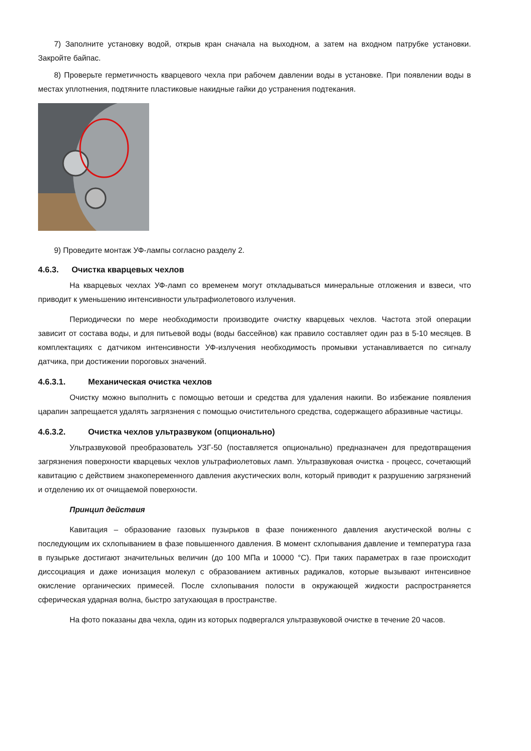7) Заполните установку водой, открыв кран сначала на выходном, а затем на входном патрубке установки. Закройте байпас.
8) Проверьте герметичность кварцевого чехла при рабочем давлении воды в установке. При появлении воды в местах уплотнения, подтяните пластиковые накидные гайки до устранения подтекания.
9) Проведите монтаж УФ-лампы согласно разделу 2.
4.6.3. Очистка кварцевых чехлов
На кварцевых чехлах УФ-ламп со временем могут откладываться минеральные отложения и взвеси, что приводит к уменьшению интенсивности ультрафиолетового излучения.
Периодически по мере необходимости производите очистку кварцевых чехлов. Частота этой операции зависит от состава воды, и для питьевой воды (воды бассейнов) как правило составляет один раз в 5-10 месяцев. В комплектациях с датчиком интенсивности УФ-излучения необходимость промывки устанавливается по сигналу датчика, при достижении пороговых значений.
4.6.3.1. Механическая очистка чехлов
Очистку можно выполнить с помощью ветоши и средства для удаления накипи. Во избежание появления царапин запрещается удалять загрязнения с помощью очистительного средства, содержащего абразивные частицы.
4.6.3.2. Очистка чехлов ультразвуком (опционально)
Ультразвуковой преобразователь УЗГ-50 (поставляется опционально) предназначен для предотвращения загрязнения поверхности кварцевых чехлов ультрафиолетовых ламп. Ультразвуковая очистка - процесс, сочетающий кавитацию с действием знакопеременного давления акустических волн, который приводит к разрушению загрязнений и отделению их от очищаемой поверхности.
Принцип действия
Кавитация – образование газовых пузырьков в фазе пониженного давления акустической волны с последующим их схлопыванием в фазе повышенного давления. В момент схлопывания давление и температура газа в пузырьке достигают значительных величин (до 100 МПа и 10000 °С). При таких параметрах в газе происходит диссоциация и даже ионизация молекул с образованием активных радикалов, которые вызывают интенсивное окисление органических примесей. После схлопывания полости в окружающей жидкости распространяется сферическая ударная волна, быстро затухающая в пространстве.
На фото показаны два чехла, один из которых подвергался ультразвуковой очистке в течение 20 часов.